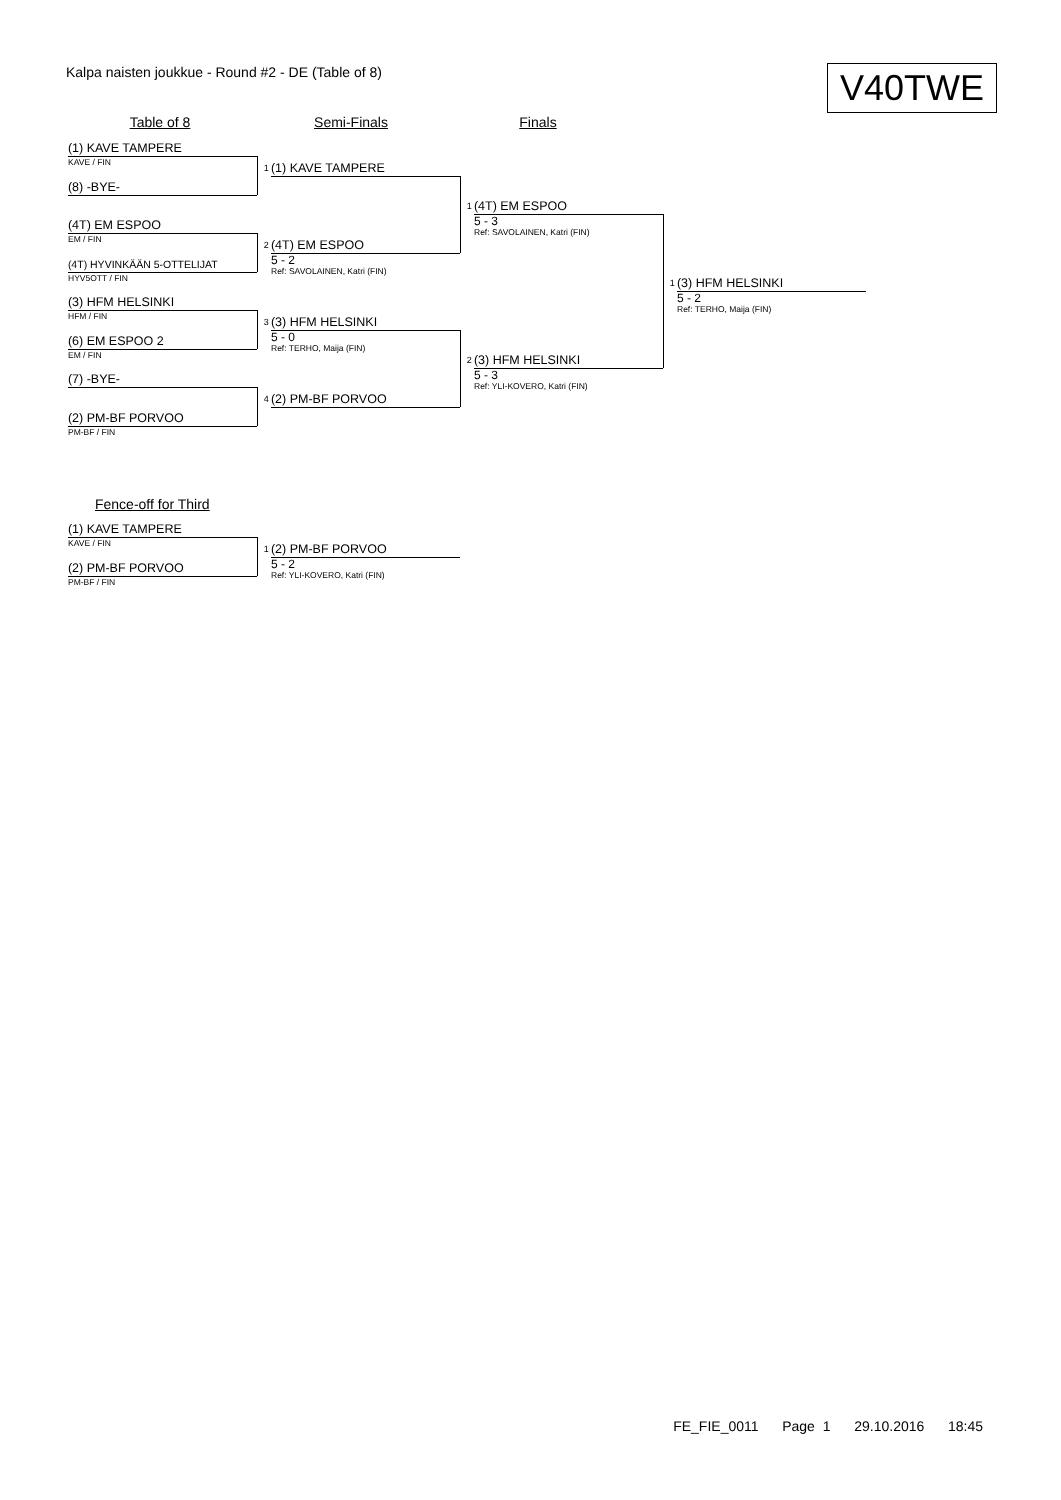Kalpa naisten joukkue - Round #2 - DE (Table of 8)
V40TWE
Table of 8
Semi-Finals
Finals
(1) KAVE TAMPERE
KAVE / FIN
(8) -BYE-
(4T) EM ESPOO
EM / FIN
(4T) HYVINKÄÄN 5-OTTELIJAT
HYV5OTT / FIN
(3) HFM HELSINKI
HFM / FIN
(6) EM ESPOO 2
EM / FIN
(7) -BYE-
(2) PM-BF PORVOO
PM-BF / FIN
1
(1) KAVE TAMPERE
2
(4T) EM ESPOO
5 - 2
Ref: SAVOLAINEN, Katri (FIN)
3
(3) HFM HELSINKI
5 - 0
Ref: TERHO, Maija (FIN)
4
(2) PM-BF PORVOO
1
(4T) EM ESPOO
5 - 3
Ref: SAVOLAINEN, Katri (FIN)
2
(3) HFM HELSINKI
5 - 3
Ref: YLI-KOVERO, Katri (FIN)
1
(3) HFM HELSINKI
5 - 2
Ref: TERHO, Maija (FIN)
Fence-off for Third
(1) KAVE TAMPERE
KAVE / FIN
(2) PM-BF PORVOO
PM-BF / FIN
1
(2) PM-BF PORVOO
5 - 2
Ref: YLI-KOVERO, Katri (FIN)
FE_FIE_0011 Page 1 29.10.2016 18:45